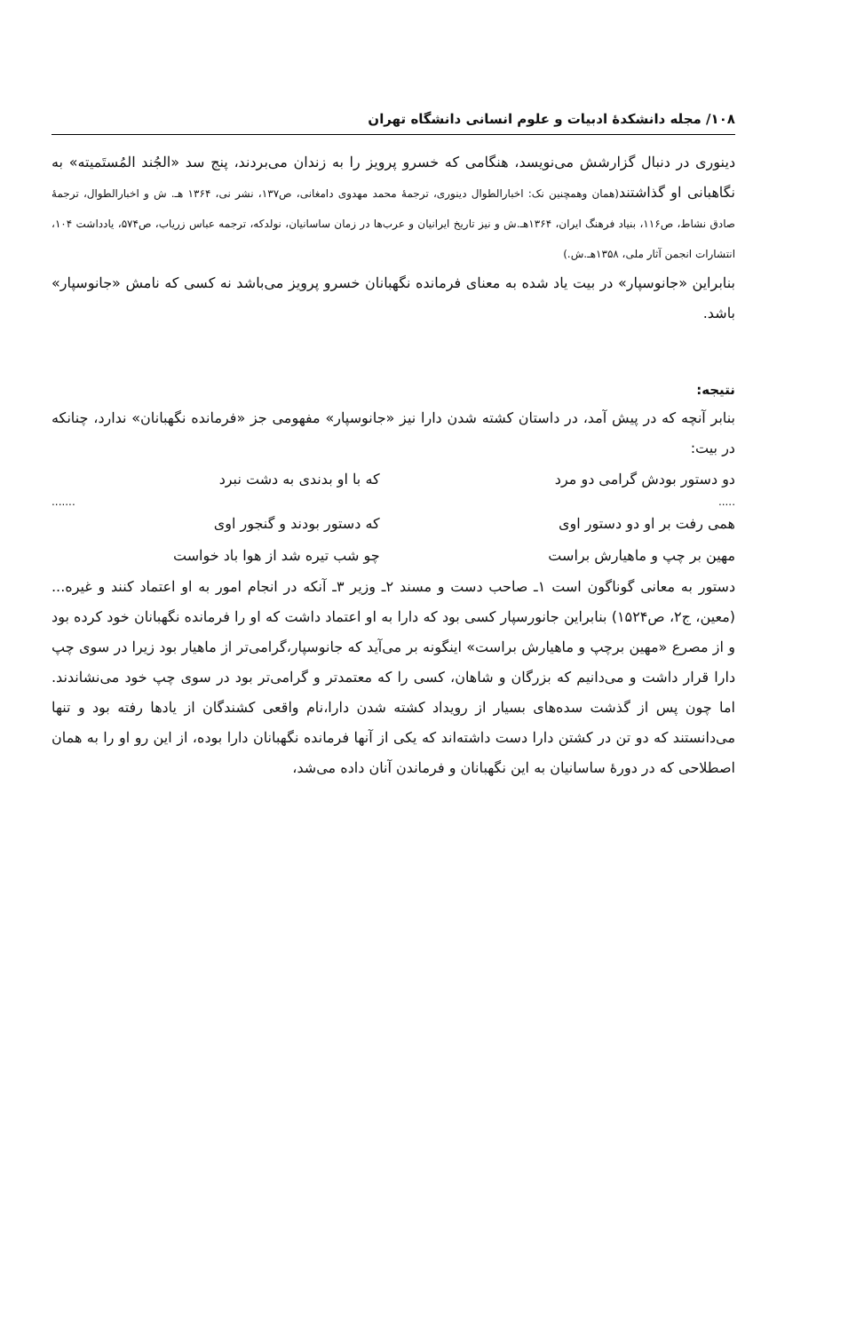۱۰۸/ مجله دانشکدهٔ ادبیات و علوم انسانی دانشگاه تهران
دینوری در دنبال گزارشش می‌نویسد، هنگامی که خسرو پرویز را به زندان می‌بردند، پنج سد «الجُند المُستَمیته» به نگاهبانی او گذاشتند(همان وهمچنین نک: اخبارالطوال دینوری، ترجمهٔ محمد مهدوی دامغانی، ص۱۳۷، نشر نی، ۱۳۶۴ هـ. ش و اخبارالطوال، ترجمهٔ صادق نشاط، ص۱۱۶، بنیاد فرهنگ ایران، ۱۳۶۴هـ.ش و نیز تاریخ ایرانیان و عرب‌ها در زمان ساسانیان، نولدکه، ترجمه عباس زریاب، ص۵۷۴، یادداشت ۱۰۴، انتشارات انجمن آثار ملی، ۱۳۵۸هـ.ش.)
بنابراین «جانوسپار» در بیت یاد شده به معنای فرمانده نگهبانان خسرو پرویز می‌باشد نه کسی که نامش «جانوسپار» باشد.
نتیجه:
بنابر آنچه که در پیش آمد، در داستان کشته شدن دارا نیز «جانوسپار» مفهومی جز «فرمانده نگهبانان» ندارد، چنانکه در بیت:
دو دستور بودش گرامی دو مرد که با او بدندی به دشت نبرد
............
همی رفت بر او دو دستور اوی که دستور بودند و گنجور اوی
مهین بر چپ و ماهیارش براست چو شب تیره شد از هوا باد خواست
دستور به معانی گوناگون است ۱ـ صاحب دست و مسند ۲ـ وزیر ۳ـ آنکه در انجام امور به او اعتماد کنند و غیره...(معین، ج۲، ص۱۵۲۴) بنابراین جانورسپار کسی بود که دارا به او اعتماد داشت که او را فرمانده نگهبانان خود کرده بود و از مصرع «مهین برچپ و ماهیارش براست» اینگونه بر می‌آید که جانوسپار،گرامی‌تر از ماهیار بود زیرا در سوی چپ دارا قرار داشت و می‌دانیم که بزرگان و شاهان، کسی را که معتمدتر و گرامی‌تر بود در سوی چپ خود می‌نشاندند. اما چون پس از گذشت سده‌های بسیار از رویداد کشته شدن دارا،نام واقعی کشندگان از یادها رفته بود و تنها می‌دانستند که دو تن در کشتن دارا دست داشته‌اند که یکی از آنها فرمانده نگهبانان دارا بوده، از این رو او را به همان اصطلاحی که در دورهٔ ساسانیان به این نگهبانان و فرماندن آنان داده می‌شد،